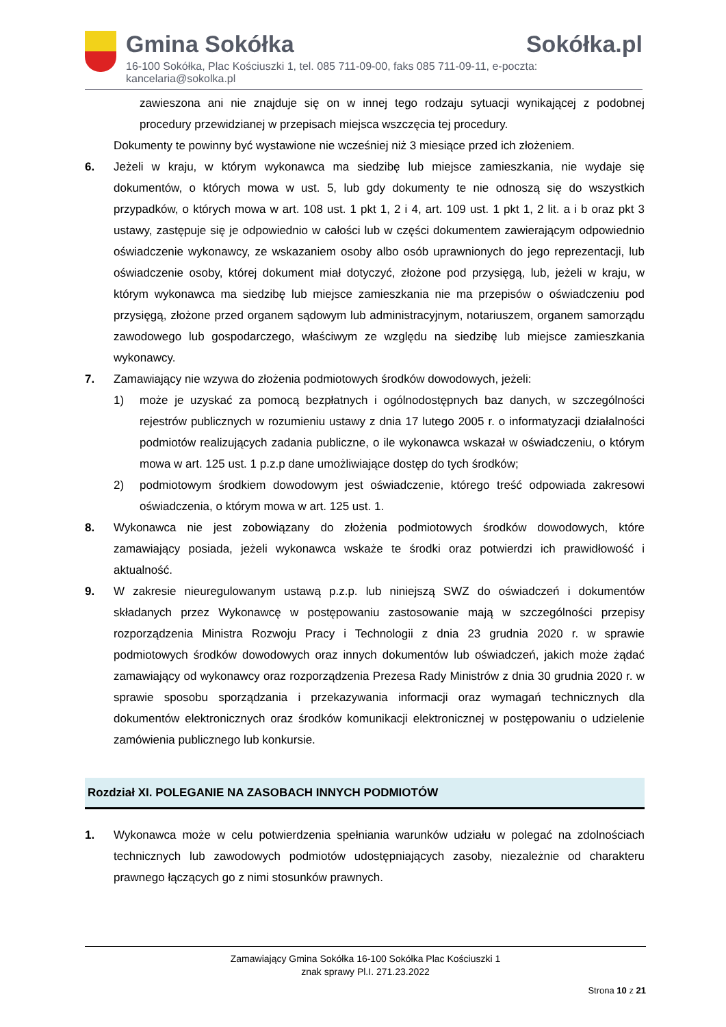Gmina Sokółka Sokółka.pl
16-100 Sokółka, Plac Kościuszki 1, tel. 085 711-09-00, faks 085 711-09-11, e-poczta: kancelaria@sokolka.pl
zawieszona ani nie znajduje się on w innej tego rodzaju sytuacji wynikającej z podobnej procedury przewidzianej w przepisach miejsca wszczęcia tej procedury.
Dokumenty te powinny być wystawione nie wcześniej niż 3 miesiące przed ich złożeniem.
6. Jeżeli w kraju, w którym wykonawca ma siedzibę lub miejsce zamieszkania, nie wydaje się dokumentów, o których mowa w ust. 5, lub gdy dokumenty te nie odnoszą się do wszystkich przypadków, o których mowa w art. 108 ust. 1 pkt 1, 2 i 4, art. 109 ust. 1 pkt 1, 2 lit. a i b oraz pkt 3 ustawy, zastępuje się je odpowiednio w całości lub w części dokumentem zawierającym odpowiednio oświadczenie wykonawcy, ze wskazaniem osoby albo osób uprawnionych do jego reprezentacji, lub oświadczenie osoby, której dokument miał dotyczyć, złożone pod przysięgą, lub, jeżeli w kraju, w którym wykonawca ma siedzibę lub miejsce zamieszkania nie ma przepisów o oświadczeniu pod przysięgą, złożone przed organem sądowym lub administracyjnym, notariuszem, organem samorządu zawodowego lub gospodarczego, właściwym ze względu na siedzibę lub miejsce zamieszkania wykonawcy.
7. Zamawiający nie wzywa do złożenia podmiotowych środków dowodowych, jeżeli:
1) może je uzyskać za pomocą bezpłatnych i ogólnodostępnych baz danych, w szczególności rejestrów publicznych w rozumieniu ustawy z dnia 17 lutego 2005 r. o informatyzacji działalności podmiotów realizujących zadania publiczne, o ile wykonawca wskazał w oświadczeniu, o którym mowa w art. 125 ust. 1 p.z.p dane umożliwiające dostęp do tych środków;
2) podmiotowym środkiem dowodowym jest oświadczenie, którego treść odpowiada zakresowi oświadczenia, o którym mowa w art. 125 ust. 1.
8. Wykonawca nie jest zobowiązany do złożenia podmiotowych środków dowodowych, które zamawiający posiada, jeżeli wykonawca wskaże te środki oraz potwierdzi ich prawidłowość i aktualność.
9. W zakresie nieuregulowanym ustawą p.z.p. lub niniejszą SWZ do oświadczeń i dokumentów składanych przez Wykonawcę w postępowaniu zastosowanie mają w szczególności przepisy rozporządzenia Ministra Rozwoju Pracy i Technologii z dnia 23 grudnia 2020 r. w sprawie podmiotowych środków dowodowych oraz innych dokumentów lub oświadczeń, jakich może żądać zamawiający od wykonawcy oraz rozporządzenia Prezesa Rady Ministrów z dnia 30 grudnia 2020 r. w sprawie sposobu sporządzania i przekazywania informacji oraz wymagań technicznych dla dokumentów elektronicznych oraz środków komunikacji elektronicznej w postępowaniu o udzielenie zamówienia publicznego lub konkursie.
Rozdział XI. POLEGANIE NA ZASOBACH INNYCH PODMIOTÓW
1. Wykonawca może w celu potwierdzenia spełniania warunków udziału w polegać na zdolnościach technicznych lub zawodowych podmiotów udostępniających zasoby, niezależnie od charakteru prawnego łączących go z nimi stosunków prawnych.
Zamawiający Gmina Sokółka 16-100 Sokółka Plac Kościuszki 1
znak sprawy Pl.I. 271.23.2022
Strona 10 z 21